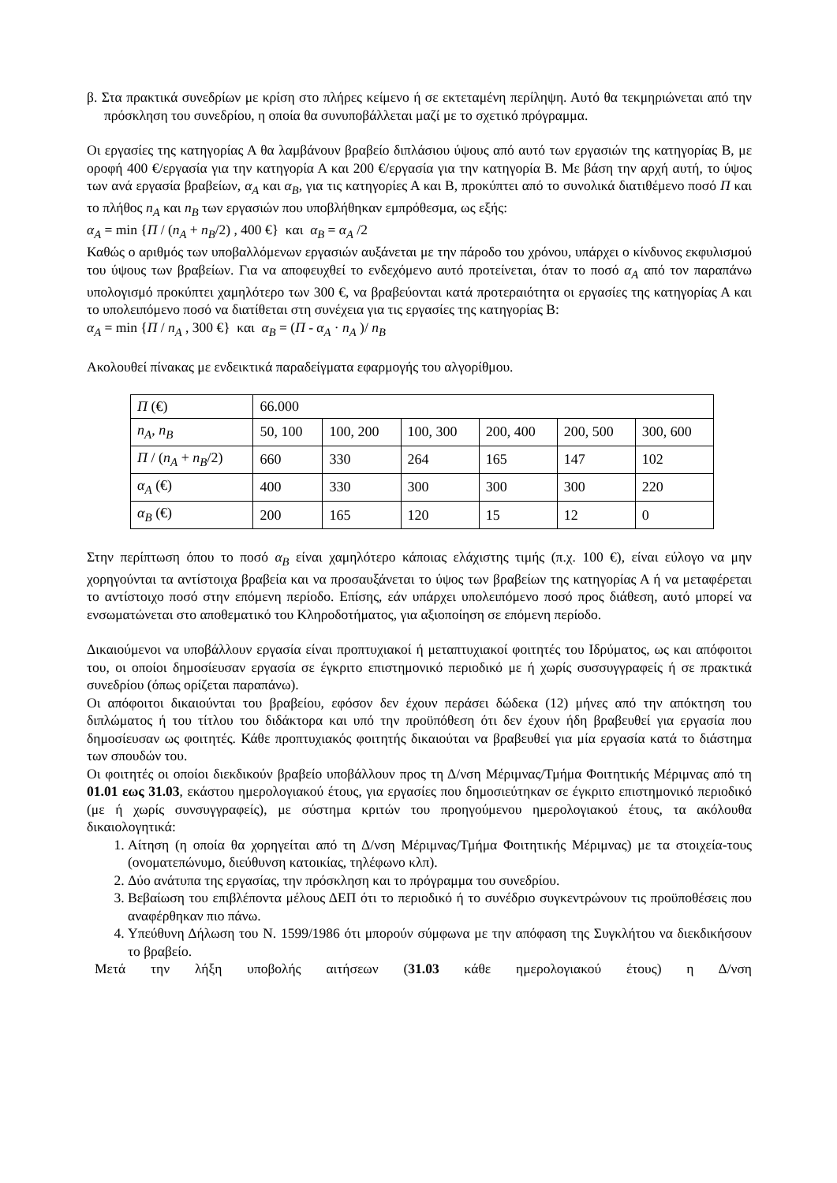β. Στα πρακτικά συνεδρίων με κρίση στο πλήρες κείμενο ή σε εκτεταμένη περίληψη. Αυτό θα τεκμηριώνεται από την πρόσκληση του συνεδρίου, η οποία θα συνυποβάλλεται μαζί με το σχετικό πρόγραμμα.
Οι εργασίες της κατηγορίας Α θα λαμβάνουν βραβείο διπλάσιου ύψους από αυτό των εργασιών της κατηγορίας Β, με οροφή 400 €/εργασία για την κατηγορία Α και 200 €/εργασία για την κατηγορία Β. Με βάση την αρχή αυτή, το ύψος των ανά εργασία βραβείων, α<sub>A</sub> και α<sub>B</sub>, για τις κατηγορίες Α και Β, προκύπτει από το συνολικά διατιθέμενο ποσό Π και το πλήθος n<sub>A</sub> και n<sub>B</sub> των εργασιών που υποβλήθηκαν εμπρόθεσμα, ως εξής:
α<sub>A</sub> = min {Π / (n<sub>A</sub> + n<sub>B</sub>/2) , 400 €} και α<sub>B</sub> = α<sub>A</sub> /2
Καθώς ο αριθμός των υποβαλλόμενων εργασιών αυξάνεται με την πάροδο του χρόνου, υπάρχει ο κίνδυνος εκφυλισμού του ύψους των βραβείων. Για να αποφευχθεί το ενδεχόμενο αυτό προτείνεται, όταν το ποσό α<sub>A</sub> από τον παραπάνω υπολογισμό προκύπτει χαμηλότερο των 300 €, να βραβεύονται κατά προτεραιότητα οι εργασίες της κατηγορίας Α και το υπολειπόμενο ποσό να διατίθεται στη συνέχεια για τις εργασίες της κατηγορίας Β:
α<sub>A</sub> = min {Π / n<sub>A</sub> , 300 €} και α<sub>B</sub> = (Π - α<sub>A</sub> · n<sub>A</sub> )/ n<sub>B</sub>
Ακολουθεί πίνακας με ενδεικτικά παραδείγματα εφαρμογής του αλγορίθμου.
| Π (€) | 66.000 | | | | | |
| n<sub>A</sub> , n<sub>B</sub> | 50, 100 | 100, 200 | 100, 300 | 200, 400 | 200, 500 | 300, 600 |
| Π / ( n<sub>A</sub> + n<sub>B</sub> /2) | 660 | 330 | 264 | 165 | 147 | 102 |
| α<sub>A</sub> (€) | 400 | 330 | 300 | 300 | 300 | 220 |
| α<sub>B</sub> (€) | 200 | 165 | 120 | 15 | 12 | 0 |
Στην περίπτωση όπου το ποσό α<sub>B</sub> είναι χαμηλότερο κάποιας ελάχιστης τιμής (π.χ. 100 €), είναι εύλογο να μην χορηγούνται τα αντίστοιχα βραβεία και να προσαυξάνεται το ύψος των βραβείων της κατηγορίας Α ή να μεταφέρεται το αντίστοιχο ποσό στην επόμενη περίοδο. Επίσης, εάν υπάρχει υπολειπόμενο ποσό προς διάθεση, αυτό μπορεί να ενσωματώνεται στο αποθεματικό του Κληροδοτήματος, για αξιοποίηση σε επόμενη περίοδο.
Δικαιούμενοι να υποβάλλουν εργασία είναι προπτυχιακοί ή μεταπτυχιακοί φοιτητές του Ιδρύματος, ως και απόφοιτοι του, οι οποίοι δημοσίευσαν εργασία σε έγκριτο επιστημονικό περιοδικό με ή χωρίς συσσυγγραφείς ή σε πρακτικά συνεδρίου (όπως ορίζεται παραπάνω).
Οι απόφοιτοι δικαιούνται του βραβείου, εφόσον δεν έχουν περάσει δώδεκα (12) μήνες από την απόκτηση του διπλώματος ή του τίτλου του διδάκτορα και υπό την προϋπόθεση ότι δεν έχουν ήδη βραβευθεί για εργασία που δημοσίευσαν ως φοιτητές. Κάθε προπτυχιακός φοιτητής δικαιούται να βραβευθεί για μία εργασία κατά το διάστημα των σπουδών του.
Οι φοιτητές οι οποίοι διεκδικούν βραβείο υποβάλλουν προς τη Δ/νση Μέριμνας/Τμήμα Φοιτητικής Μέριμνας από τη 01.01 εως 31.03, εκάστου ημερολογιακού έτους, για εργασίες που δημοσιεύτηκαν σε έγκριτο επιστημονικό περιοδικό (με ή χωρίς συνσυγγραφείς), με σύστημα κριτών του προηγούμενου ημερολογιακού έτους, τα ακόλουθα δικαιολογητικά:
1. Αίτηση (η οποία θα χορηγείται από τη Δ/νση Μέριμνας/Τμήμα Φοιτητικής Μέριμνας) με τα στοιχεία-τους (ονοματεπώνυμο, διεύθυνση κατοικίας, τηλέφωνο κλπ).
2. Δύο ανάτυπα της εργασίας, την πρόσκληση και το πρόγραμμα του συνεδρίου.
3. Βεβαίωση του επιβλέποντα μέλους ΔΕΠ ότι το περιοδικό ή το συνέδριο συγκεντρώνουν τις προϋποθέσεις που αναφέρθηκαν πιο πάνω.
4. Υπεύθυνη Δήλωση του Ν. 1599/1986 ότι μπορούν σύμφωνα με την απόφαση της Συγκλήτου να διεκδικήσουν το βραβείο.
Μετά την λήξη υποβολής αιτήσεων (31.03 κάθε ημερολογιακού έτους) η Δ/νση